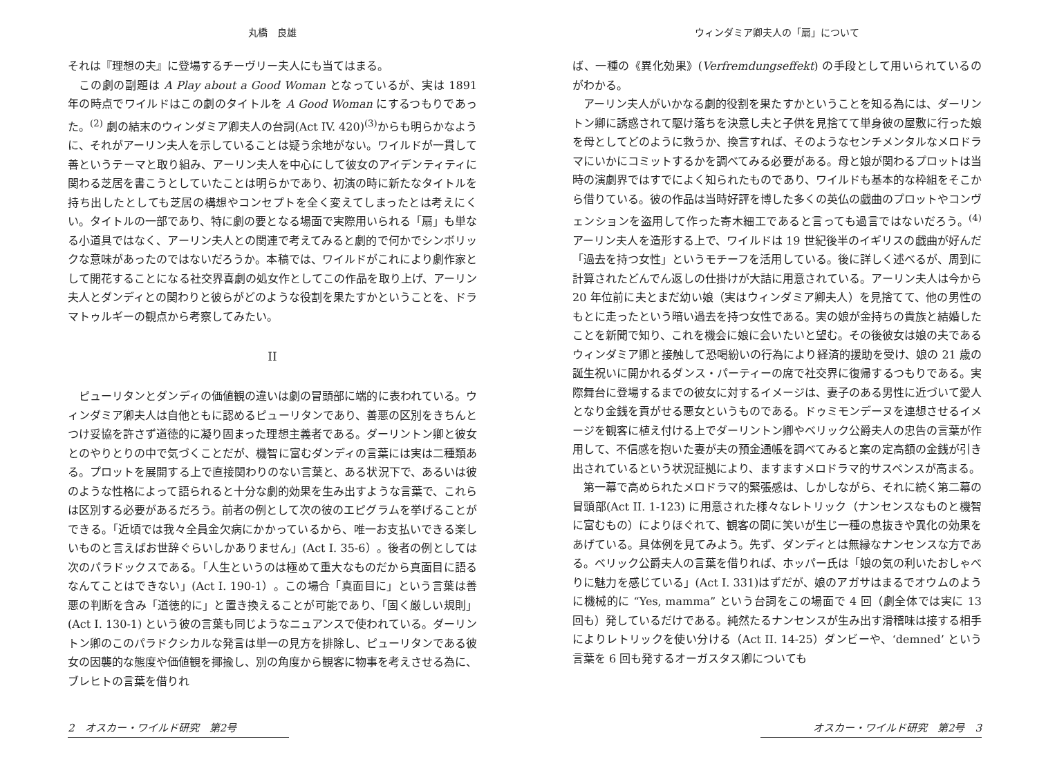丸橋　良雄
それは『理想の夫』に登場するチーヴリー夫人にも当てはまる。
この劇の副題は A Play about a Good Woman となっているが、実は 1891 年の時点でワイルドはこの劇のタイトルを A Good Woman にするつもりであった。<sup>(2)</sup> 劇の結末のウィンダミア卿夫人の台詞(Act IV. 420)<sup>(3)</sup>からも明らかなように、それがアーリン夫人を示していることは疑う余地がない。ワイルドが一貫して善というテーマと取り組み、アーリン夫人を中心にして彼女のアイデンティティに関わる芝居を書こうとしていたことは明らかであり、初演の時に新たなタイトルを持ち出したとしても芝居の構想やコンセプトを全く変えてしまったとは考えにくい。タイトルの一部であり、特に劇の要となる場面で実際用いられる「扇」も単なる小道具ではなく、アーリン夫人との関連で考えてみると劇的で何かでシンボリックな意味があったのではないだろうか。本稿では、ワイルドがこれにより劇作家として開花することになる社交界喜劇の処女作としてこの作品を取り上げ、アーリン夫人とダンディとの関わりと彼らがどのような役割を果たすかということを、ドラマトゥルギーの観点から考察してみたい。
II
ピューリタンとダンディの価値観の違いは劇の冒頭部に端的に表われている。ウィンダミア卿夫人は自他ともに認めるピューリタンであり、善悪の区別をきちんとつけ妥協を許さず道徳的に凝り固まった理想主義者である。ダーリントン卿と彼女とのやりとりの中で気づくことだが、機智に富むダンディの言葉には実は二種類ある。プロットを展開する上で直接関わりのない言葉と、ある状況下で、あるいは彼のような性格によって語られると十分な劇的効果を生み出すような言葉で、これらは区別する必要があるだろう。前者の例として次の彼のエピグラムを挙げることができる。「近頃では我々全員金欠病にかかっているから、唯一お支払いできる楽しいものと言えばお世辞ぐらいしかありません」(Act I. 35-6）。後者の例としては次のパラドックスである。「人生というのは極めて重大なものだから真面目に語るなんてことはできない」(Act I. 190-1）。この場合「真面目に」という言葉は善悪の判断を含み「道徳的に」と置き換えることが可能であり、「固く厳しい規則」(Act I. 130-1) という彼の言葉も同じようなニュアンスで使われている。ダーリントン卿のこのパラドクシカルな発言は単一の見方を排除し、ピューリタンである彼女の因襲的な態度や価値観を揶揄し、別の角度から観客に物事を考えさせる為に、ブレヒトの言葉を借りれ
2　オスカー・ワイルド研究　第2号
ウィンダミア卿夫人の「扇」について
ば、一種の《異化効果》(Verfremdungseffekt) の手段として用いられているのがわかる。
アーリン夫人がいかなる劇的役割を果たすかということを知る為には、ダーリントン卿に誘惑されて駆け落ちを決意し夫と子供を見捨てて単身彼の屋敷に行った娘を母としてどのように救うか、換言すれば、そのようなセンチメンタルなメロドラマにいかにコミットするかを調べてみる必要がある。母と娘が関わるプロットは当時の演劇界ではすでによく知られたものであり、ワイルドも基本的な枠組をそこから借りている。彼の作品は当時好評を博した多くの英仏の戯曲のプロットやコンヴェンションを盗用して作った寄木細工であると言っても過言ではないだろう。<sup>(4)</sup> アーリン夫人を造形する上で、ワイルドは 19 世紀後半のイギリスの戯曲が好んだ「過去を持つ女性」というモチーフを活用している。後に詳しく述べるが、周到に計算されたどんでん返しの仕掛けが大詰に用意されている。アーリン夫人は今から 20 年位前に夫とまだ幼い娘（実はウィンダミア卿夫人）を見捨てて、他の男性のもとに走ったという暗い過去を持つ女性である。実の娘が金持ちの貴族と結婚したことを新聞で知り、これを機会に娘に会いたいと望む。その後彼女は娘の夫であるウィンダミア卿と接触して恐喝紛いの行為により経済的援助を受け、娘の 21 歳の誕生祝いに開かれるダンス・パーティーの席で社交界に復帰するつもりである。実際舞台に登場するまでの彼女に対するイメージは、妻子のある男性に近づいて愛人となり金銭を貢がせる悪女というものである。ドゥミモンデーヌを連想させるイメージを観客に植え付ける上でダーリントン卿やベリック公爵夫人の忠告の言葉が作用して、不信感を抱いた妻が夫の預金通帳を調べてみると案の定高額の金銭が引き出されているという状況証拠により、ますますメロドラマ的サスペンスが高まる。
第一幕で高められたメロドラマ的緊張感は、しかしながら、それに続く第二幕の冒頭部(Act II. 1-123) に用意された様々なレトリック（ナンセンスなものと機智に富むもの）によりほぐれて、観客の間に笑いが生じ一種の息抜きや異化の効果をあげている。具体例を見てみよう。先ず、ダンディとは無縁なナンセンスな方である。ベリック公爵夫人の言葉を借りれば、ホッパー氏は「娘の気の利いたおしゃべりに魅力を感じている」(Act I. 331)はずだが、娘のアガサはまるでオウムのように機械的に “Yes, mamma” という台詞をこの場面で 4 回（劇全体では実に 13 回も）発しているだけである。純然たるナンセンスが生み出す滑稽味は接する相手によりレトリックを使い分ける（Act II. 14-25）ダンビーや、‘demned’ という言葉を 6 回も発するオーガスタス卿についても
オスカー・ワイルド研究　第2号　3